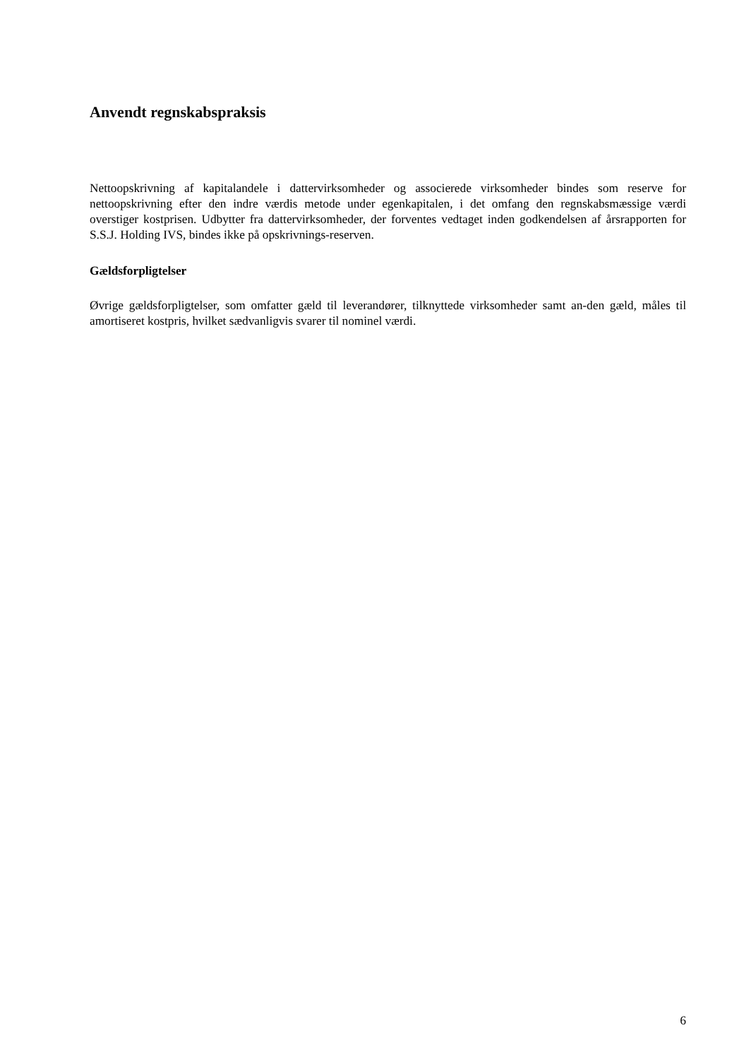Anvendt regnskabspraksis
Nettoopskrivning af kapitalandele i dattervirksomheder og associerede virksomheder bindes som reserve for nettoopskrivning efter den indre værdis metode under egenkapitalen, i det omfang den regnskabsmæssige værdi overstiger kostprisen. Udbytter fra dattervirksomheder, der forventes vedtaget inden godkendelsen af årsrapporten for S.S.J. Holding IVS, bindes ikke på opskrivnings-reserven.
Gældsforpligtelser
Øvrige gældsforpligtelser, som omfatter gæld til leverandører, tilknyttede virksomheder samt an-den gæld, måles til amortiseret kostpris, hvilket sædvanligvis svarer til nominel værdi.
6